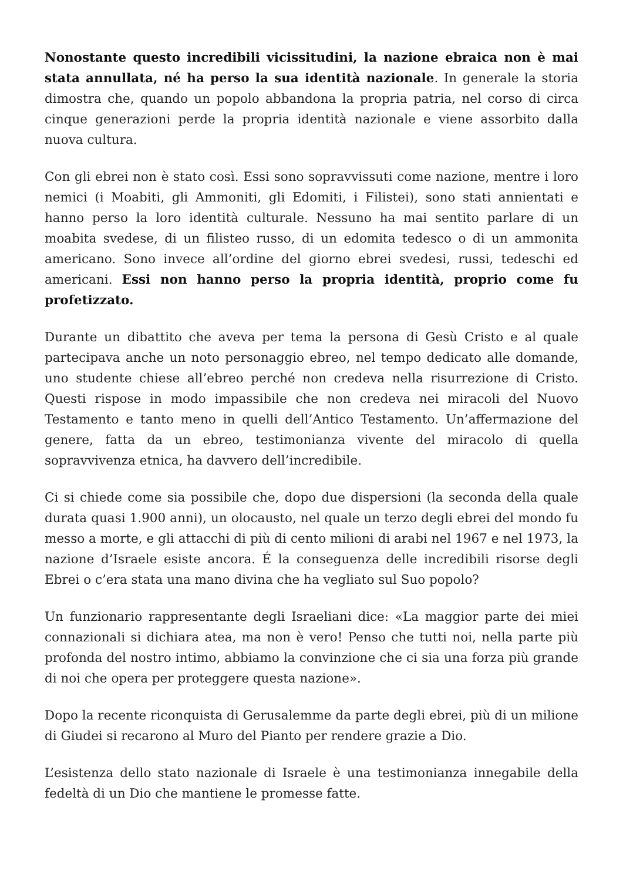Nonostante questo incredibili vicissitudini, la nazione ebraica non è mai stata annullata, né ha perso la sua identità nazionale. In generale la storia dimostra che, quando un popolo abbandona la propria patria, nel corso di circa cinque generazioni perde la propria identità nazionale e viene assorbito dalla nuova cultura.
Con gli ebrei non è stato così. Essi sono sopravvissuti come nazione, mentre i loro nemici (i Moabiti, gli Ammoniti, gli Edomiti, i Filistei), sono stati annientati e hanno perso la loro identità culturale. Nessuno ha mai sentito parlare di un moabita svedese, di un filisteo russo, di un edomita tedesco o di un ammonita americano. Sono invece all’ordine del giorno ebrei svedesi, russi, tedeschi ed americani. Essi non hanno perso la propria identità, proprio come fu profetizzato.
Durante un dibattito che aveva per tema la persona di Gesù Cristo e al quale partecipava anche un noto personaggio ebreo, nel tempo dedicato alle domande, uno studente chiese all’ebreo perché non credeva nella risurrezione di Cristo. Questi rispose in modo impassibile che non credeva nei miracoli del Nuovo Testamento e tanto meno in quelli dell’Antico Testamento. Un’affermazione del genere, fatta da un ebreo, testimonianza vivente del miracolo di quella sopravvivenza etnica, ha davvero dell’incredibile.
Ci si chiede come sia possibile che, dopo due dispersioni (la seconda della quale durata quasi 1.900 anni), un olocausto, nel quale un terzo degli ebrei del mondo fu messo a morte, e gli attacchi di più di cento milioni di arabi nel 1967 e nel 1973, la nazione d’Israele esiste ancora. É la conseguenza delle incredibili risorse degli Ebrei o c’era stata una mano divina che ha vegliato sul Suo popolo?
Un funzionario rappresentante degli Israeliani dice: «La maggior parte dei miei connazionali si dichiara atea, ma non è vero! Penso che tutti noi, nella parte più profonda del nostro intimo, abbiamo la convinzione che ci sia una forza più grande di noi che opera per proteggere questa nazione».
Dopo la recente riconquista di Gerusalemme da parte degli ebrei, più di un milione di Giudei si recarono al Muro del Pianto per rendere grazie a Dio.
L’esistenza dello stato nazionale di Israele è una testimonianza innegabile della fedeltà di un Dio che mantiene le promesse fatte.